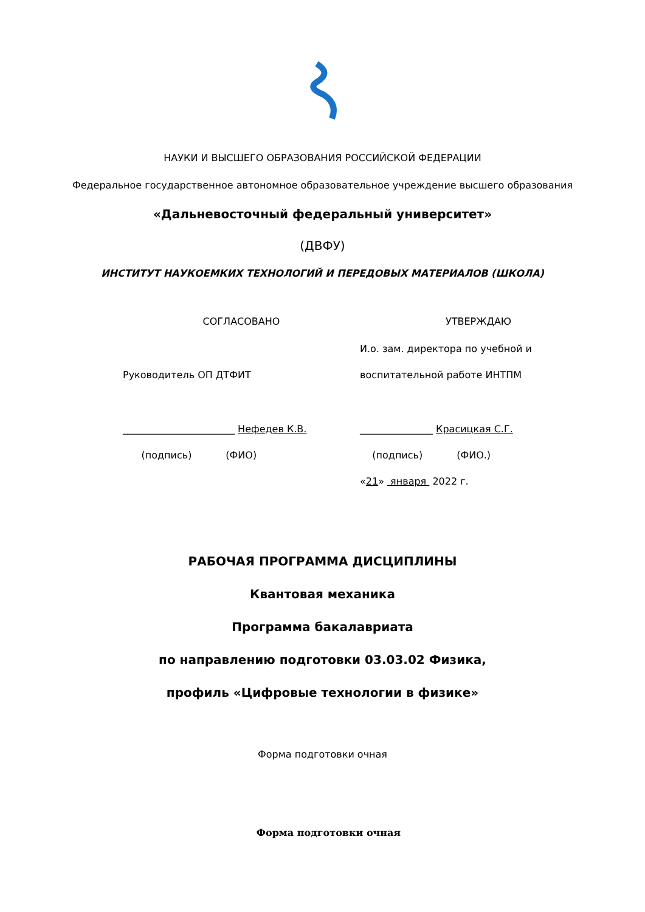НАУКИ И ВЫСШЕГО ОБРАЗОВАНИЯ РОССИЙСКОЙ ФЕДЕРАЦИИ
Федеральное государственное автономное образовательное учреждение высшего образования
«Дальневосточный федеральный университет»
(ДВФУ)
ИНСТИТУТ НАУКОЕМКИХ ТЕХНОЛОГИЙ И ПЕРЕДОВЫХ МАТЕРИАЛОВ (ШКОЛА)
СОГЛАСОВАНО УТВЕРЖДАЮ
И.о. зам. директора по учебной и
Руководитель ОП ДТФИТ воспитательной работе ИНТПМ
_______________________ Нефедев К.В.
_______________ Красицкая С.Г.
(подпись) (ФИО) (подпись) (ФИО.)
«21» января 2022 г.
РАБОЧАЯ ПРОГРАММА ДИСЦИПЛИНЫ
Квантовая механика
Программа бакалавриата
по направлению подготовки 03.03.02 Физика,
профиль «Цифровые технологии в физике»
Форма подготовки очная
Форма подготовки очная